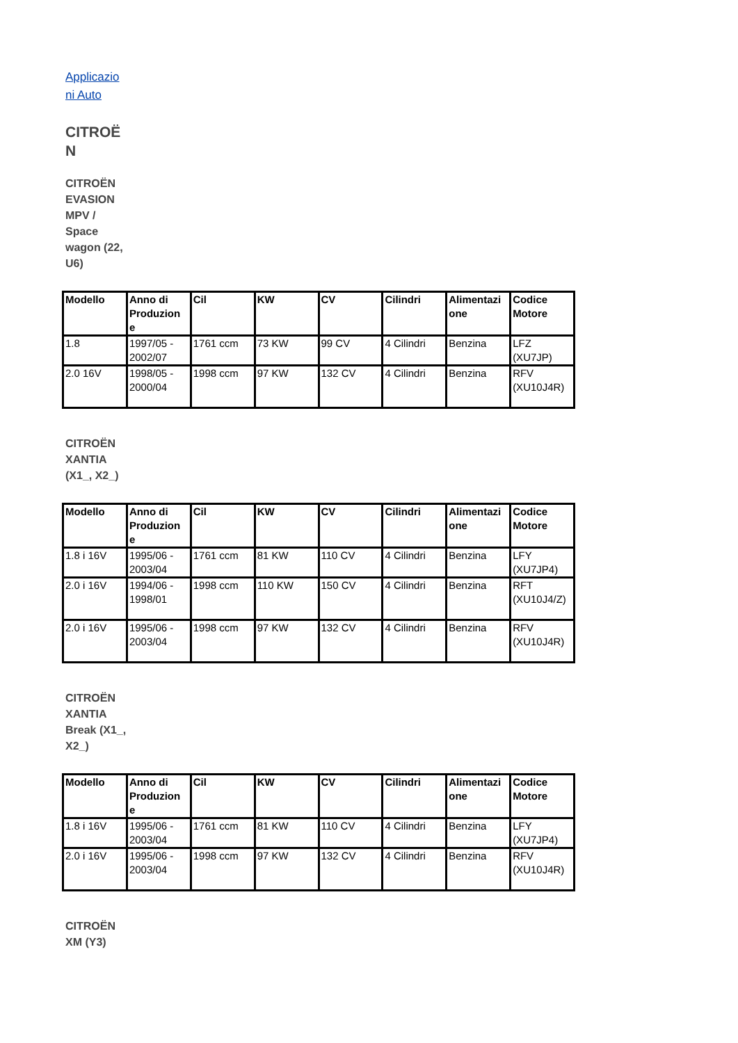Applicazio ni Auto
CITROË N
CITROËN EVASION MPV / Space wagon (22, U6)
| Modello | Anno di Produzion e | Cil | KW | CV | Cilindri | Alimentazi one | Codice Motore |
| --- | --- | --- | --- | --- | --- | --- | --- |
| 1.8 | 1997/05 - 2002/07 | 1761 ccm | 73 KW | 99 CV | 4 Cilindri | Benzina | LFZ (XU7JP) |
| 2.0 16V | 1998/05 - 2000/04 | 1998 ccm | 97 KW | 132 CV | 4 Cilindri | Benzina | RFV (XU10J4R) |
CITROËN XANTIA (X1_, X2_)
| Modello | Anno di Produzion e | Cil | KW | CV | Cilindri | Alimentazi one | Codice Motore |
| --- | --- | --- | --- | --- | --- | --- | --- |
| 1.8 i 16V | 1995/06 - 2003/04 | 1761 ccm | 81 KW | 110 CV | 4 Cilindri | Benzina | LFY (XU7JP4) |
| 2.0 i 16V | 1994/06 - 1998/01 | 1998 ccm | 110 KW | 150 CV | 4 Cilindri | Benzina | RFT (XU10J4/Z) |
| 2.0 i 16V | 1995/06 - 2003/04 | 1998 ccm | 97 KW | 132 CV | 4 Cilindri | Benzina | RFV (XU10J4R) |
CITROËN XANTIA Break (X1_, X2_)
| Modello | Anno di Produzion e | Cil | KW | CV | Cilindri | Alimentazi one | Codice Motore |
| --- | --- | --- | --- | --- | --- | --- | --- |
| 1.8 i 16V | 1995/06 - 2003/04 | 1761 ccm | 81 KW | 110 CV | 4 Cilindri | Benzina | LFY (XU7JP4) |
| 2.0 i 16V | 1995/06 - 2003/04 | 1998 ccm | 97 KW | 132 CV | 4 Cilindri | Benzina | RFV (XU10J4R) |
CITROËN XM (Y3)